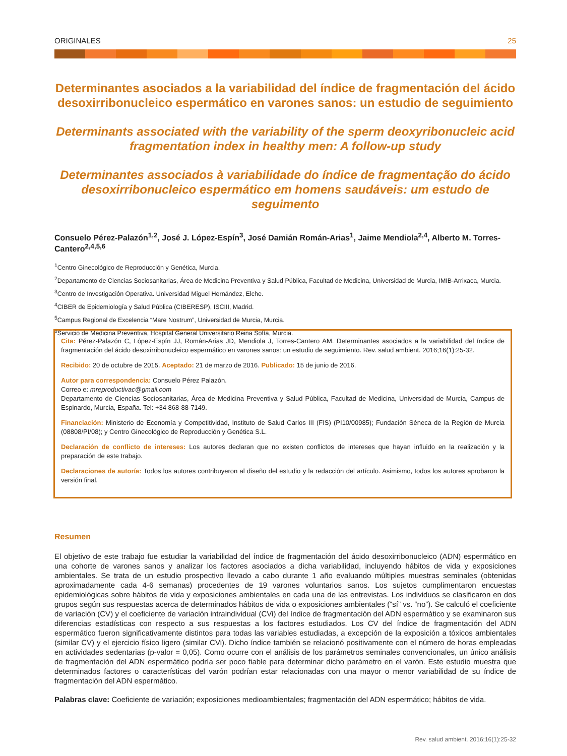ORIGINALES 25
Determinantes asociados a la variabilidad del índice de fragmentación del ácido desoxirribonucleico espermático en varones sanos: un estudio de seguimiento
Determinants associated with the variability of the sperm deoxyribonucleic acid fragmentation index in healthy men: A follow-up study
Determinantes associados à variabilidade do índice de fragmentação do ácido desoxirribonucleico espermático em homens saudáveis: um estudo de seguimento
Consuelo Pérez-Palazón<sup>1,2</sup>, José J. López-Espín<sup>3</sup>, José Damián Román-Arias<sup>1</sup>, Jaime Mendiola<sup>2,4</sup>, Alberto M. Torres-Cantero<sup>2,4,5,6</sup>
<sup>1</sup> Centro Ginecológico de Reproducción y Genética, Murcia.
<sup>2</sup> Departamento de Ciencias Sociosanitarias, Área de Medicina Preventiva y Salud Pública, Facultad de Medicina, Universidad de Murcia, IMIB-Arrixaca, Murcia.
<sup>3</sup> Centro de Investigación Operativa. Universidad Miguel Hernández, Elche.
<sup>4</sup> CIBER de Epidemiología y Salud Pública (CIBERESP), ISCIII, Madrid.
<sup>5</sup> Campus Regional de Excelencia “Mare Nostrum”, Universidad de Murcia, Murcia.
<sup>6</sup> Servicio de Medicina Preventiva, Hospital General Universitario Reina Sofía, Murcia.
Cita: Pérez-Palazón C, López-Espín JJ, Román-Arias JD, Mendiola J, Torres-Cantero AM. Determinantes asociados a la variabilidad del índice de fragmentación del ácido desoxirribonucleico espermático en varones sanos: un estudio de seguimiento. Rev. salud ambient. 2016;16(1):25-32.
Recibido: 20 de octubre de 2015. Aceptado: 21 de marzo de 2016. Publicado: 15 de junio de 2016.
Autor para correspondencia: Consuelo Pérez Palazón.
Correo e: mreproductivac@gmail.com
Departamento de Ciencias Sociosanitarias, Área de Medicina Preventiva y Salud Pública, Facultad de Medicina, Universidad de Murcia, Campus de Espinardo, Murcia, España. Tel: +34 868-88-7149.
Financiación: Ministerio de Economía y Competitividad, Instituto de Salud Carlos III (FIS) (PI10/00985); Fundación Séneca de la Región de Murcia (08808/PI/08); y Centro Ginecológico de Reproducción y Genética S.L.
Declaración de conflicto de intereses: Los autores declaran que no existen conflictos de intereses que hayan influido en la realización y la preparación de este trabajo.
Declaraciones de autoría: Todos los autores contribuyeron al diseño del estudio y la redacción del artículo. Asimismo, todos los autores aprobaron la versión final.
Resumen
El objetivo de este trabajo fue estudiar la variabilidad del índice de fragmentación del ácido desoxirribonucleico (ADN) espermático en una cohorte de varones sanos y analizar los factores asociados a dicha variabilidad, incluyendo hábitos de vida y exposiciones ambientales. Se trata de un estudio prospectivo llevado a cabo durante 1 año evaluando múltiples muestras seminales (obtenidas aproximadamente cada 4-6 semanas) procedentes de 19 varones voluntarios sanos. Los sujetos cumplimentaron encuestas epidemiológicas sobre hábitos de vida y exposiciones ambientales en cada una de las entrevistas. Los individuos se clasificaron en dos grupos según sus respuestas acerca de determinados hábitos de vida o exposiciones ambientales (“sí” vs. “no”). Se calculó el coeficiente de variación (CV) y el coeficiente de variación intraindividual (CVi) del índice de fragmentación del ADN espermático y se examinaron sus diferencias estadísticas con respecto a sus respuestas a los factores estudiados. Los CV del índice de fragmentación del ADN espermático fueron significativamente distintos para todas las variables estudiadas, a excepción de la exposición a tóxicos ambientales (similar CV) y el ejercicio físico ligero (similar CVi). Dicho índice también se relacionó positivamente con el número de horas empleadas en actividades sedentarias (p-valor = 0,05). Como ocurre con el análisis de los parámetros seminales convencionales, un único análisis de fragmentación del ADN espermático podría ser poco fiable para determinar dicho parámetro en el varón. Este estudio muestra que determinados factores o características del varón podrían estar relacionadas con una mayor o menor variabilidad de su índice de fragmentación del ADN espermático.
Palabras clave: Coeficiente de variación; exposiciones medioambientales; fragmentación del ADN espermático; hábitos de vida.
Rev. salud ambient. 2016;16(1):25-32